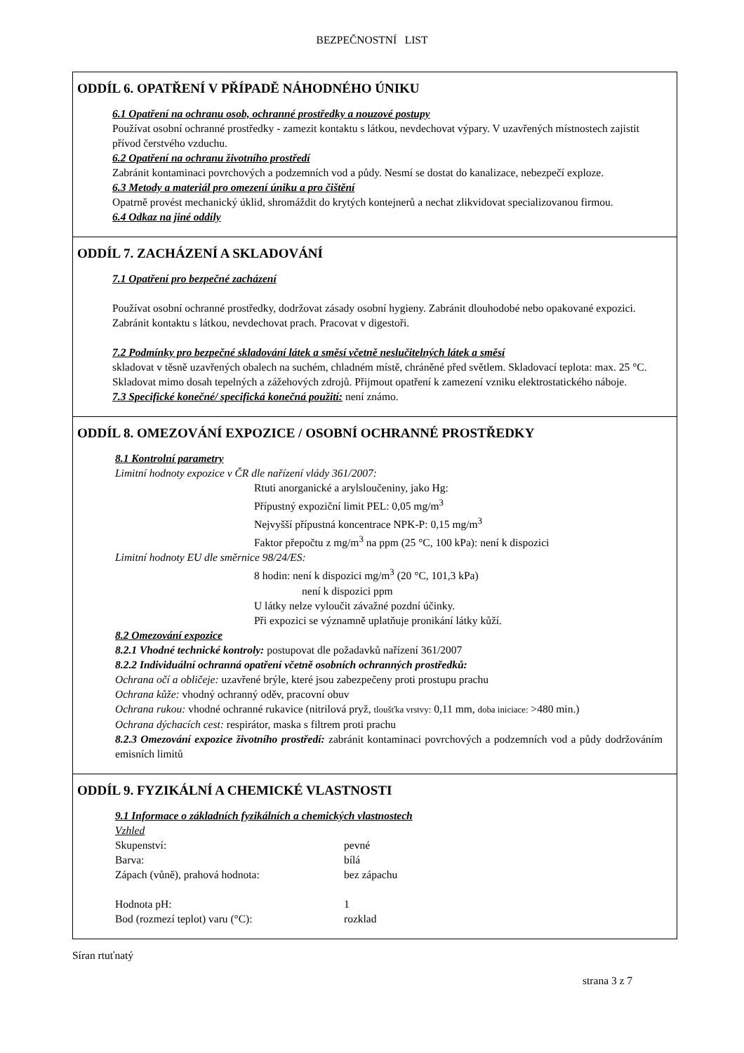BEZPEČNOSTNÍ LIST
ODDÍL 6. OPATŘENÍ V PŘÍPADĚ NÁHODNÉHO ÚNIKU
6.1 Opatření na ochranu osob, ochranné prostředky a nouzové postupy
Používat osobní ochranné prostředky - zamezit kontaktu s látkou, nevdechovat výpary. V uzavřených místnostech zajistit přívod čerstvého vzduchu.
6.2 Opatření na ochranu životního prostředí
Zabránit kontaminaci povrchových a podzemních vod a půdy. Nesmí se dostat do kanalizace, nebezpečí exploze.
6.3 Metody a materiál pro omezení úniku a pro čištění
Opatrně provést mechanický úklid, shromáždit do krytých kontejnerů a nechat zlikvidovat specializovanou firmou.
6.4 Odkaz na jiné oddíly
ODDÍL 7. ZACHÁZENÍ A SKLADOVÁNÍ
7.1 Opatření pro bezpečné zacházení
Používat osobní ochranné prostředky, dodržovat zásady osobní hygieny. Zabránit dlouhodobé nebo opakované expozici. Zabránit kontaktu s látkou, nevdechovat prach. Pracovat v digestoři.
7.2 Podmínky pro bezpečné skladování látek a směsí včetně neslučitelných látek a směsí
skladovat v těsně uzavřených obalech na suchém, chladném místě, chráněné před světlem. Skladovací teplota: max. 25 °C.
Skladovat mimo dosah tepelných a zážehových zdrojů. Přijmout opatření k zamezení vzniku elektrostatického náboje.
7.3 Specifické konečné/ specifická konečná použití: není známo.
ODDÍL 8. OMEZOVÁNÍ EXPOZICE / OSOBNÍ OCHRANNÉ PROSTŘEDKY
8.1 Kontrolní parametry
Limitní hodnoty expozice v ČR dle nařízení vlády 361/2007:
Rtuti anorganické a arylsloučeniny, jako Hg:
Přípustný expoziční limit PEL: 0,05 mg/m<sup>3</sup>
Nejvyšší přípustná koncentrace NPK-P: 0,15 mg/m<sup>3</sup>
Faktor přepočtu z mg/m<sup>3</sup> na ppm (25 °C, 100 kPa): není k dispozici
Limitní hodnoty EU dle směrnice 98/24/ES:
8 hodin: není k dispozici mg/m<sup>3</sup> (20 °C, 101,3 kPa)
není k dispozici ppm
U látky nelze vyloučit závažné pozdní účinky.
Při expozici se významně uplatňuje pronikání látky kůží.
8.2 Omezování expozice
8.2.1 Vhodné technické kontroly: postupovat dle požadavků nařízení 361/2007
8.2.2 Individuální ochranná opatření včetně osobních ochranných prostředků:
Ochrana očí a obličeje: uzavřené brýle, které jsou zabezpečeny proti prostupu prachu
Ochrana kůže: vhodný ochranný oděv, pracovní obuv
Ochrana rukou: vhodné ochranné rukavice (nitrilová pryž, tloušťka vrstvy: 0,11 mm, doba iniciace: >480 min.)
Ochrana dýchacích cest: respirátor, maska s filtrem proti prachu
8.2.3 Omezování expozice životního prostředí: zabránit kontaminaci povrchových a podzemních vod a půdy dodržováním emisních limitů
ODDÍL 9. FYZIKÁLNÍ A CHEMICKÉ VLASTNOSTI
9.1 Informace o základních fyzikálních a chemických vlastnostech
Vzhled
Skupenství: pevné
Barva: bílá
Zápach (vůně), prahová hodnota: bez zápachu
Hodnota pH: 1
Bod (rozmezí teplot) varu (°C): rozklad
Síran rtuťnatý
strana 3 z 7